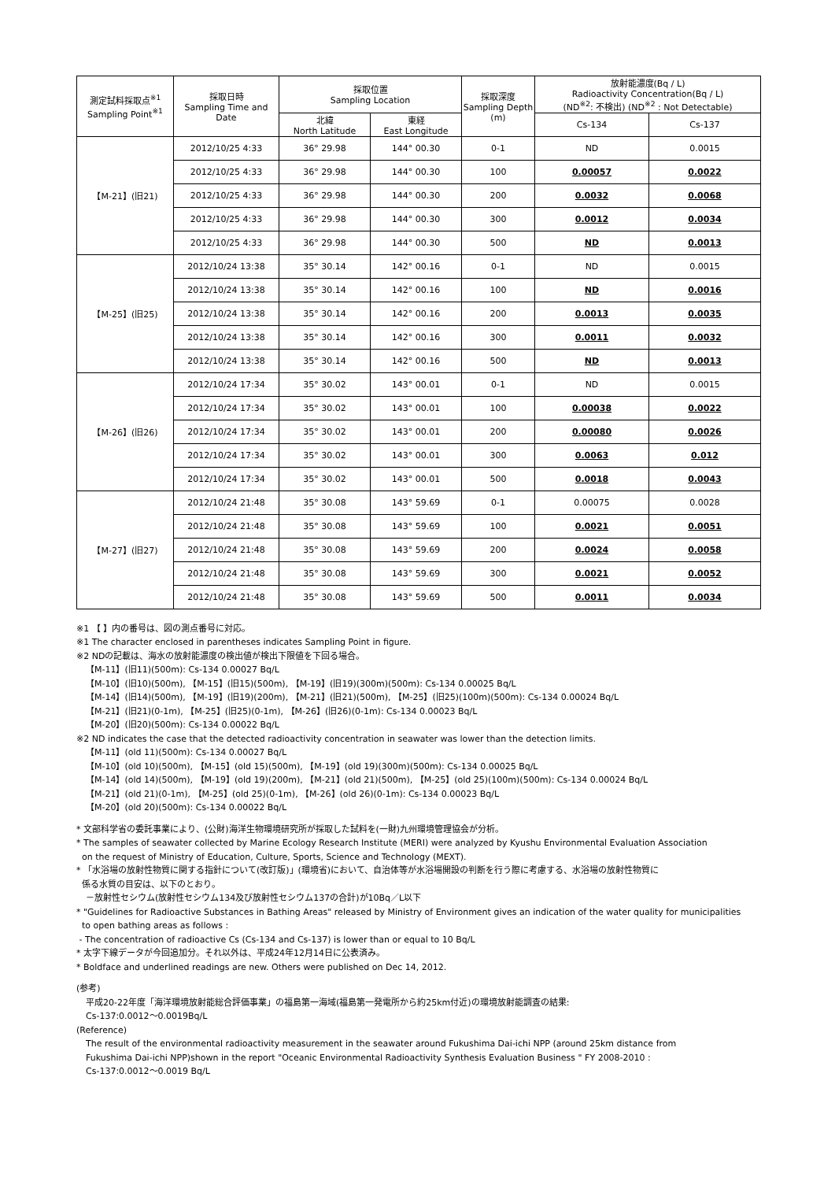| 測定試料採取点<sup>※1</sup> Sampling Point<sup>※1</sup> | 採取日時 Sampling Time and Date | 採取位置 Sampling Location | | 採取深度 Sampling Depth (m) | 放射能濃度(Bq / L) Radioactivity Concentration(Bq / L) (ND<sup>※2</sup>: 不検出) (ND<sup>※2</sup> : Not Detectable) | |
| --- | --- | --- | --- | --- | --- | --- |
| | | 北緯 North Latitude | 東経 East Longitude | | Cs-134 | Cs-137 |
| 【M-21】(旧21) | 2012/10/25 4:33 | 36° 29.98 | 144° 00.30 | 0-1 | ND | 0.0015 |
| | 2012/10/25 4:33 | 36° 29.98 | 144° 00.30 | 100 | 0.00057 | 0.0022 |
| | 2012/10/25 4:33 | 36° 29.98 | 144° 00.30 | 200 | 0.0032 | 0.0068 |
| | 2012/10/25 4:33 | 36° 29.98 | 144° 00.30 | 300 | 0.0012 | 0.0034 |
| | 2012/10/25 4:33 | 36° 29.98 | 144° 00.30 | 500 | ND | 0.0013 |
| 【M-25】(旧25) | 2012/10/24 13:38 | 35° 30.14 | 142° 00.16 | 0-1 | ND | 0.0015 |
| | 2012/10/24 13:38 | 35° 30.14 | 142° 00.16 | 100 | ND | 0.0016 |
| | 2012/10/24 13:38 | 35° 30.14 | 142° 00.16 | 200 | 0.0013 | 0.0035 |
| | 2012/10/24 13:38 | 35° 30.14 | 142° 00.16 | 300 | 0.0011 | 0.0032 |
| | 2012/10/24 13:38 | 35° 30.14 | 142° 00.16 | 500 | ND | 0.0013 |
| 【M-26】(旧26) | 2012/10/24 17:34 | 35° 30.02 | 143° 00.01 | 0-1 | ND | 0.0015 |
| | 2012/10/24 17:34 | 35° 30.02 | 143° 00.01 | 100 | 0.00038 | 0.0022 |
| | 2012/10/24 17:34 | 35° 30.02 | 143° 00.01 | 200 | 0.00080 | 0.0026 |
| | 2012/10/24 17:34 | 35° 30.02 | 143° 00.01 | 300 | 0.0063 | 0.012 |
| | 2012/10/24 17:34 | 35° 30.02 | 143° 00.01 | 500 | 0.0018 | 0.0043 |
| 【M-27】(旧27) | 2012/10/24 21:48 | 35° 30.08 | 143° 59.69 | 0-1 | 0.00075 | 0.0028 |
| | 2012/10/24 21:48 | 35° 30.08 | 143° 59.69 | 100 | 0.0021 | 0.0051 |
| | 2012/10/24 21:48 | 35° 30.08 | 143° 59.69 | 200 | 0.0024 | 0.0058 |
| | 2012/10/24 21:48 | 35° 30.08 | 143° 59.69 | 300 | 0.0021 | 0.0052 |
| | 2012/10/24 21:48 | 35° 30.08 | 143° 59.69 | 500 | 0.0011 | 0.0034 |
※1 【 】内の番号は、図の測点番号に対応。
※1 The character enclosed in parentheses indicates Sampling Point in figure.
※2 NDの記載は、海水の放射能濃度の検出値が検出下限値を下回る場合。
【M-11】(旧11)(500m): Cs-134 0.00027 Bq/L
【M-10】(旧10)(500m), 【M-15】(旧15)(500m), 【M-19】(旧19)(300m)(500m): Cs-134 0.00025 Bq/L
【M-14】(旧14)(500m), 【M-19】(旧19)(200m), 【M-21】(旧21)(500m), 【M-25】(旧25)(100m)(500m): Cs-134 0.00024 Bq/L
【M-21】(旧21)(0-1m), 【M-25】(旧25)(0-1m), 【M-26】(旧26)(0-1m): Cs-134 0.00023 Bq/L
【M-20】(旧20)(500m): Cs-134 0.00022 Bq/L
※2 ND indicates the case that the detected radioactivity concentration in seawater was lower than the detection limits.
【M-11】(old 11)(500m): Cs-134 0.00027 Bq/L
【M-10】(old 10)(500m), 【M-15】(old 15)(500m), 【M-19】(old 19)(300m)(500m): Cs-134 0.00025 Bq/L
【M-14】(old 14)(500m), 【M-19】(old 19)(200m), 【M-21】(old 21)(500m), 【M-25】(old 25)(100m)(500m): Cs-134 0.00024 Bq/L
【M-21】(old 21)(0-1m), 【M-25】(old 25)(0-1m), 【M-26】(old 26)(0-1m): Cs-134 0.00023 Bq/L
【M-20】(old 20)(500m): Cs-134 0.00022 Bq/L
* 文部科学省の委託事業により、(公財)海洋生物環境研究所が採取した試料を(一財)九州環境管理協会が分析。
* The samples of seawater collected by Marine Ecology Research Institute (MERI) were analyzed by Kyushu Environmental Evaluation Association
on the request of Ministry of Education, Culture, Sports, Science and Technology (MEXT).
* 「水浴場の放射性物質に関する指針について(改訂版)」(環境省)において、自治体等が水浴場開設の判断を行う際に考慮する、水浴場の放射性物質に
係る水質の目安は、以下のとおり。
－放射性セシウム(放射性セシウム134及び放射性セシウム137の合計)が10Bq／L以下
* "Guidelines for Radioactive Substances in Bathing Areas" released by Ministry of Environment gives an indication of the water quality for municipalities
to open bathing areas as follows :
- The concentration of radioactive Cs (Cs-134 and Cs-137) is lower than or equal to 10 Bq/L
* 太字下線データが今回追加分。それ以外は、平成24年12月14日に公表済み。
* Boldface and underlined readings are new. Others were published on Dec 14, 2012.
(参考)
平成20-22年度「海洋環境放射能総合評価事業」の福島第一海域(福島第一発電所から約25km付近)の環境放射能調査の結果:
Cs-137:0.0012～0.0019Bq/L
(Reference)
The result of the environmental radioactivity measurement in the seawater around Fukushima Dai-ichi NPP (around 25km distance from
Fukushima Dai-ichi NPP)shown in the report "Oceanic Environmental Radioactivity Synthesis Evaluation Business " FY 2008-2010 :
Cs-137:0.0012～0.0019 Bq/L